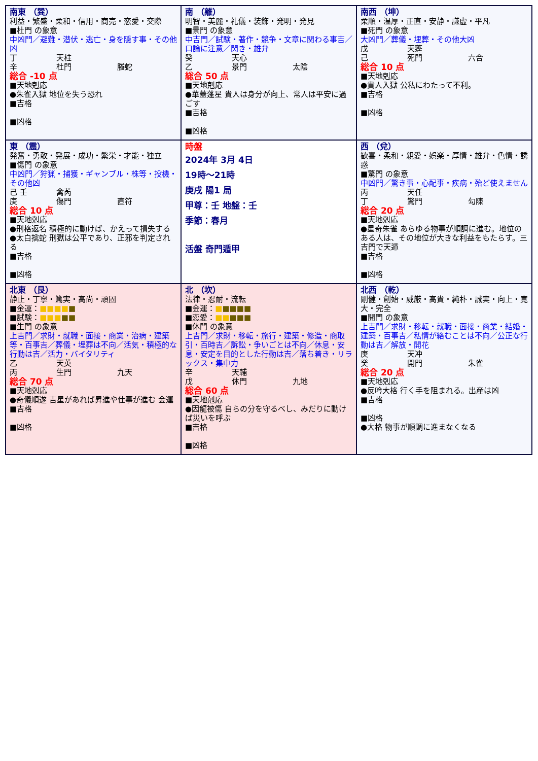| 南東 （巽） 利益・繁盛・柔和・信用・商売・恋愛・交際 ■杜門 の象意 中凶門／避難・潜伏・逃亡・身を隠す事・その他凶 丁 天柱 辛 杜門 螣蛇 総合 -10 点 ■天地剋応 ●朱雀入獄 地位を失う恐れ ■吉格 ■凶格 | 南 （離） 明智・美麗・礼儀・装飾・発明・発見 ■景門 の象意 中吉門／試験・著作・競争・文章に関わる事吉／口論に注意／閃き・雄弁 癸 天心 乙 景門 太陰 総合 50 点 ■天地剋応 ●華蓋蓬星 貴人は身分が向上、常人は平安に過ごす ■吉格 ■凶格 | 南西 （坤） 柔順・温厚・正直・安静・謙虚・平凡 ■死門 の象意 大凶門／葬儀・埋葬・その他大凶 戊 天蓬 己 死門 六合 総合 10 点 ■天地剋応 ●貴人入獄 公私にわたって不利。 ■吉格 ■凶格 |
| 東 （震） 発奮・勇敢・発展・成功・繁栄・才能・独立 ■傷門 の象意 中凶門／狩猟・捕獲・ギャンブル・株等・投機・その他凶 己 壬 禽芮 庚 傷門 直符 総合 10 点 ■天地剋応 ●刑格返名 積極的に動けば、かえって損失する ●太白擒蛇 刑獄は公平であり、正邪を判定される ■吉格 ■凶格 | 時盤 2024年 3月 4日 19時～21時 庚戌 陽1 局 甲尊：壬 地盤：壬 季節：春月 活盤 奇門遁甲 | 西 （兌） 歓喜・柔和・親愛・娯楽・厚情・雄弁・色情・誘惑 ■驚門 の象意 中凶門／驚き事・心配事・疾病・殆ど使えません 丙 天任 丁 驚門 勾陳 総合 20 点 ■天地剋応 ●星奇朱雀 あらゆる物事が順調に進む。地位のある人は、その地位が大きな利益をもたらす。三吉門で天遁 ■吉格 ■凶格 |
| 北東 （艮） 静止・丁寧・篤実・高尚・頑固 ■金運： ■■■■ ■ ■試験： ■■■ ■■ ■生門 の象意 上吉門／求財・就職・面接・商業・治病・建築等・百事吉／葬儀・埋葬は不向／活気・積極的な行動は吉／活力・バイタリティ 乙 天英 丙 生門 九天 総合 70 点 ■天地剋応 ●奇儀順遂 吉星があれば昇進や仕事が進む 金運 ■吉格 ■凶格 | 北 （坎） 法律・忍耐・流転 ■金運： ■ ■■■■ ■恋愛： ■■ ■■■ ■休門 の象意 上吉門／求財・移転・旅行・建築・修造・商取引・百時吉／訴訟・争いごとは不向／休息・安息・安定を目的とした行動は吉／落ち着き・リラックス・集中力 辛 天輔 戊 休門 九地 総合 60 点 ■天地剋応 ●因龍被傷 自らの分を守るべし、みだりに動けば災いを呼ぶ ■吉格 ■凶格 | 北西 （乾） 剛健・創始・威厳・高貴・純朴・誠実・向上・寛大・完全 ■開門 の象意 上吉門／求財・移転・就職・面接・商業・結婚・建築・百事吉／私情が絡むことは不向／公正な行動は吉／解放・開花 庚 天冲 癸 開門 朱雀 総合 20 点 ■天地剋応 ●反吟大格 行く手を阻まれる。出産は凶 ■吉格 ■凶格 ●大格 物事が順調に進まなくなる |